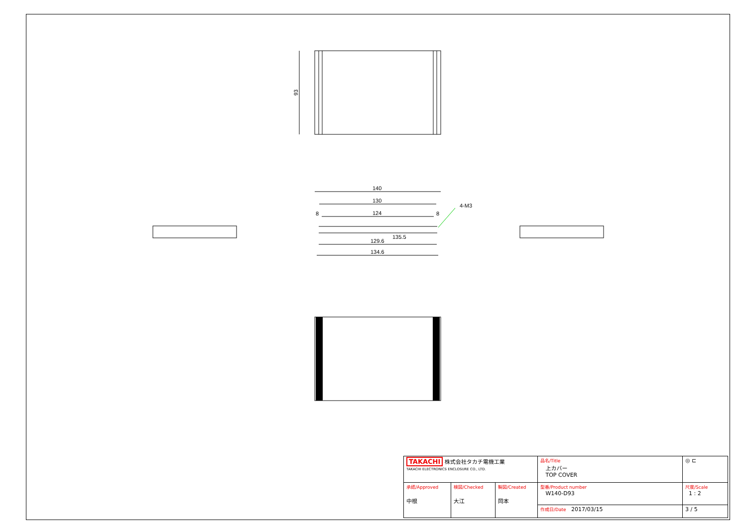93
140
130
124
129.6
134.6
135.5
8
8
4-M3
| TAKACHI 株式会社タカチ電機工業 TAKACHI ELECTRONICS ENCLOSURE CO., LTD. | | | 品名/Title 上カバー TOP COVER | ◎ ⊏ |
| 承認/Approved 中根 | 検図/Checked 大江 | 製図/Created 岡本 | 型番/Product number W140-D93 | 尺度/Scale 1 : 2 |
| | | | 作成日/Date 2017/03/15 | 3 / 5 |